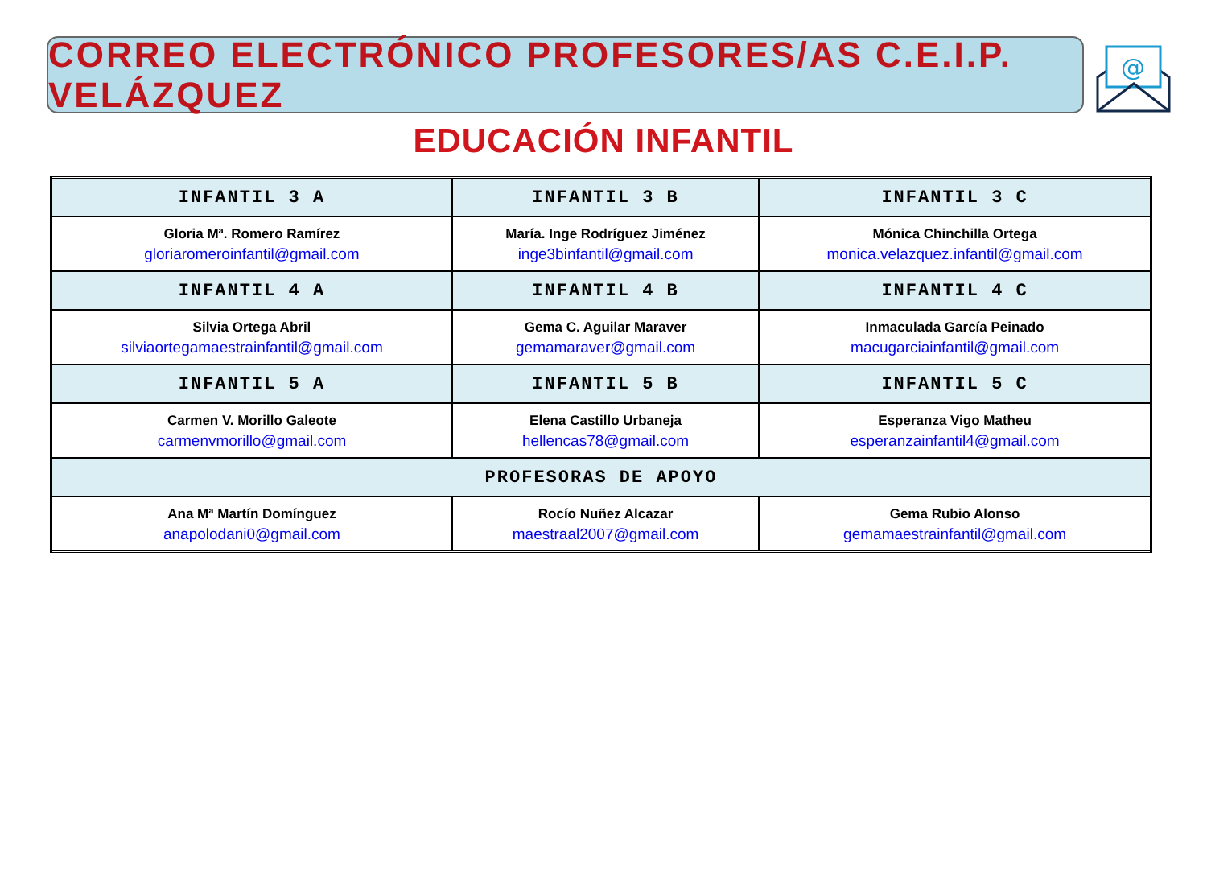CORREO ELECTRÓNICO PROFESORES/AS C.E.I.P. VELÁZQUEZ
@
EDUCACIÓN INFANTIL
| INFANTIL 3 A | INFANTIL 3 B | INFANTIL 3 C |
| --- | --- | --- |
| Gloria Mª. Romero Ramírez gloriaromeroinfantil@gmail.com | María. Inge Rodríguez Jiménez inge3binfantil@gmail.com | Mónica Chinchilla Ortega monica.velazquez.infantil@gmail.com |
| INFANTIL 4 A | INFANTIL 4 B | INFANTIL 4 C |
| Silvia Ortega Abril silviaortegamaestrainfantil@gmail.com | Gema C. Aguilar Maraver gemamaraver@gmail.com | Inmaculada García Peinado macugarciainfantil@gmail.com |
| INFANTIL 5 A | INFANTIL 5 B | INFANTIL 5 C |
| Carmen V. Morillo Galeote carmenvmorillo@gmail.com | Elena Castillo Urbaneja hellencas78@gmail.com | Esperanza Vigo Matheu esperanzainfantil4@gmail.com |
| PROFESORAS DE APOYO | | |
| Ana Mª Martín Domínguez anapolodani0@gmail.com | Rocío Nuñez Alcazar maestraal2007@gmail.com | Gema Rubio Alonso gemamaestrainfantil@gmail.com |